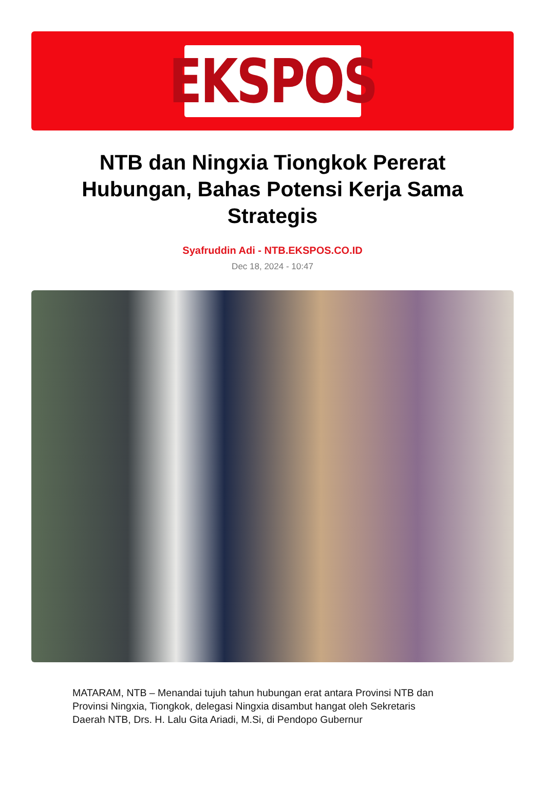EKSPOS
NTB dan Ningxia Tiongkok Pererat Hubungan, Bahas Potensi Kerja Sama Strategis
Syafruddin Adi - NTB.EKSPOS.CO.ID
Dec 18, 2024 - 10:47
MATARAM, NTB – Menandai tujuh tahun hubungan erat antara Provinsi NTB dan Provinsi Ningxia, Tiongkok, delegasi Ningxia disambut hangat oleh Sekretaris Daerah NTB, Drs. H. Lalu Gita Ariadi, M.Si, di Pendopo Gubernur